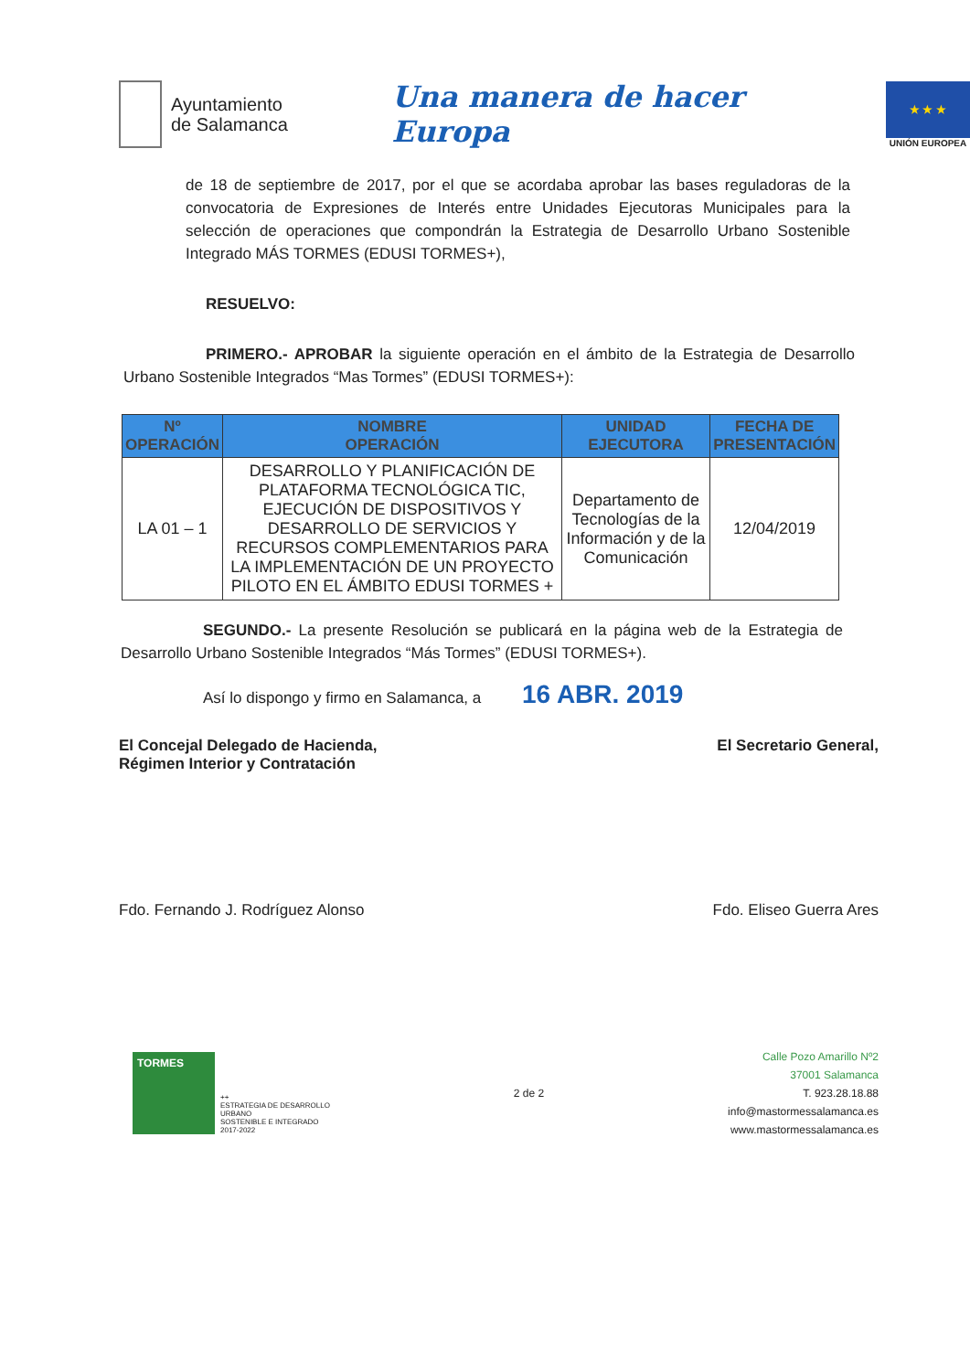Ayuntamiento
de Salamanca
Una manera de hacer Europa
★ ★ ★
UNIÓN EUROPEA
de 18 de septiembre de 2017, por el que se acordaba aprobar las bases reguladoras de la convocatoria de Expresiones de Interés entre Unidades Ejecutoras Municipales para la selección de operaciones que compondrán la Estrategia de Desarrollo Urbano Sostenible Integrado MÁS TORMES (EDUSI TORMES+),
RESUELVO:
PRIMERO.- APROBAR la siguiente operación en el ámbito de la Estrategia de Desarrollo Urbano Sostenible Integrados “Mas Tormes” (EDUSI TORMES+):
| Nº OPERACIÓN | NOMBRE OPERACIÓN | UNIDAD EJECUTORA | FECHA DE PRESENTACIÓN |
| --- | --- | --- | --- |
| LA 01 – 1 | DESARROLLO Y PLANIFICACIÓN DE PLATAFORMA TECNOLÓGICA TIC, EJECUCIÓN DE DISPOSITIVOS Y DESARROLLO DE SERVICIOS Y RECURSOS COMPLEMENTARIOS PARA LA IMPLEMENTACIÓN DE UN PROYECTO PILOTO EN EL ÁMBITO EDUSI TORMES + | Departamento de Tecnologías de la Información y de la Comunicación | 12/04/2019 |
SEGUNDO.- La presente Resolución se publicará en la página web de la Estrategia de Desarrollo Urbano Sostenible Integrados “Más Tormes” (EDUSI TORMES+).
Así lo dispongo y firmo en Salamanca, a 16 ABR. 2019
El Concejal Delegado de Hacienda,
Régimen Interior y Contratación
El Secretario General,
Fdo. Fernando J. Rodríguez Alonso
Fdo. Eliseo Guerra Ares
TORMES
++
ESTRATEGIA DE DESARROLLO
URBANO
SOSTENIBLE E INTEGRADO
2017-2022
2 de 2
Calle Pozo Amarillo Nº2
37001 Salamanca
T. 923.28.18.88
info@mastormessalamanca.es
www.mastormessalamanca.es